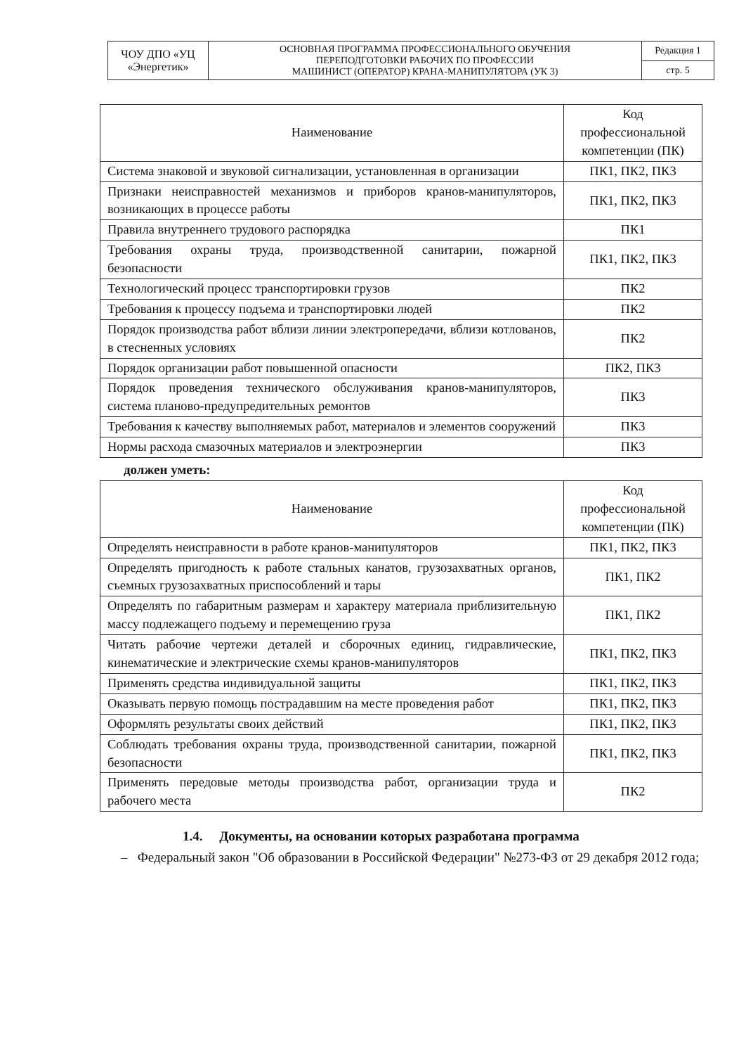| ЧОУ ДПО «УЦ «Энергетик» | ОСНОВНАЯ ПРОГРАММА ПРОФЕССИОНАЛЬНОГО ОБУЧЕНИЯ ПЕРЕПОДГОТОВКИ РАБОЧИХ ПО ПРОФЕССИИ МАШИНИСТ (ОПЕРАТОР) КРАНА-МАНИПУЛЯТОРА (УК 3) | Редакция 1 |
| | | стр. 5 |
| Наименование | Код профессиональной компетенции (ПК) |
| --- | --- |
| Система знаковой и звуковой сигнализации, установленная в организации | ПК1, ПК2, ПК3 |
| Признаки неисправностей механизмов и приборов кранов-манипуляторов, возникающих в процессе работы | ПК1, ПК2, ПК3 |
| Правила внутреннего трудового распорядка | ПК1 |
| Требования охраны труда, производственной санитарии, пожарной безопасности | ПК1, ПК2, ПК3 |
| Технологический процесс транспортировки грузов | ПК2 |
| Требования к процессу подъема и транспортировки людей | ПК2 |
| Порядок производства работ вблизи линии электропередачи, вблизи котлованов, в стесненных условиях | ПК2 |
| Порядок организации работ повышенной опасности | ПК2, ПК3 |
| Порядок проведения технического обслуживания кранов-манипуляторов, система планово-предупредительных ремонтов | ПК3 |
| Требования к качеству выполняемых работ, материалов и элементов сооружений | ПК3 |
| Нормы расхода смазочных материалов и электроэнергии | ПК3 |
должен уметь:
| Наименование | Код профессиональной компетенции (ПК) |
| --- | --- |
| Определять неисправности в работе кранов-манипуляторов | ПК1, ПК2, ПК3 |
| Определять пригодность к работе стальных канатов, грузозахватных органов, съемных грузозахватных приспособлений и тары | ПК1, ПК2 |
| Определять по габаритным размерам и характеру материала приблизительную массу подлежащего подъему и перемещению груза | ПК1, ПК2 |
| Читать рабочие чертежи деталей и сборочных единиц, гидравлические, кинематические и электрические схемы кранов-манипуляторов | ПК1, ПК2, ПК3 |
| Применять средства индивидуальной защиты | ПК1, ПК2, ПК3 |
| Оказывать первую помощь пострадавшим на месте проведения работ | ПК1, ПК2, ПК3 |
| Оформлять результаты своих действий | ПК1, ПК2, ПК3 |
| Соблюдать требования охраны труда, производственной санитарии, пожарной безопасности | ПК1, ПК2, ПК3 |
| Применять передовые методы производства работ, организации труда и рабочего места | ПК2 |
1.4. Документы, на основании которых разработана программа
– Федеральный закон "Об образовании в Российской Федерации" №273-ФЗ от 29 декабря 2012 года;